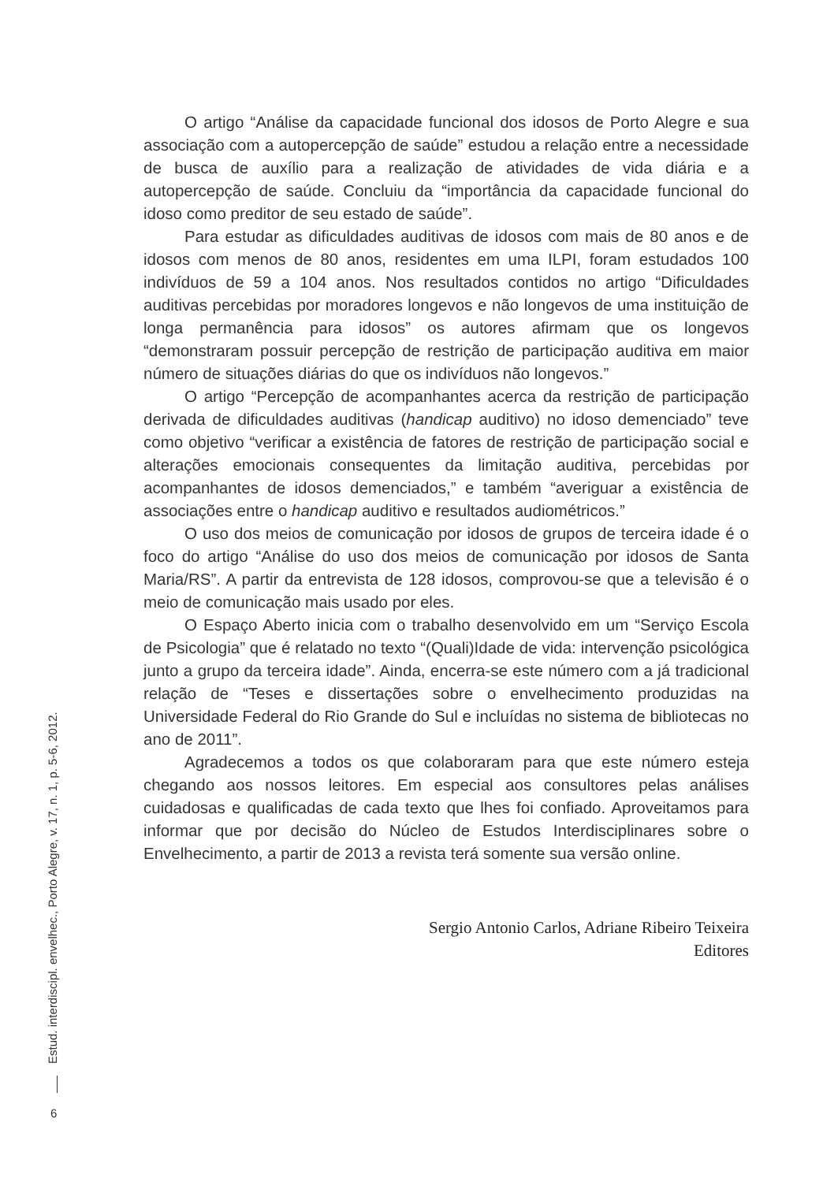O artigo “Análise da capacidade funcional dos idosos de Porto Alegre e sua associação com a autopercepção de saúde” estudou a relação entre a necessidade de busca de auxílio para a realização de atividades de vida diária e a autopercepção de saúde. Concluiu da “importância da capacidade funcional do idoso como preditor de seu estado de saúde”.
Para estudar as dificuldades auditivas de idosos com mais de 80 anos e de idosos com menos de 80 anos, residentes em uma ILPI, foram estudados 100 indivíduos de 59 a 104 anos. Nos resultados contidos no artigo “Dificuldades auditivas percebidas por moradores longevos e não longevos de uma instituição de longa permanência para idosos” os autores afirmam que os longevos “demonstraram possuir percepção de restrição de participação auditiva em maior número de situações diárias do que os indivíduos não longevos.”
O artigo “Percepção de acompanhantes acerca da restrição de participação derivada de dificuldades auditivas (handicap auditivo) no idoso demenciado” teve como objetivo “verificar a existência de fatores de restrição de participação social e alterações emocionais consequentes da limitação auditiva, percebidas por acompanhantes de idosos demenciados,” e também “averiguar a existência de associações entre o handicap auditivo e resultados audiométricos.”
O uso dos meios de comunicação por idosos de grupos de terceira idade é o foco do artigo “Análise do uso dos meios de comunicação por idosos de Santa Maria/RS”. A partir da entrevista de 128 idosos, comprovou-se que a televisão é o meio de comunicação mais usado por eles.
O Espaço Aberto inicia com o trabalho desenvolvido em um “Serviço Escola de Psicologia” que é relatado no texto “(Quali)Idade de vida: intervenção psicológica junto a grupo da terceira idade”. Ainda, encerra-se este número com a já tradicional relação de “Teses e dissertações sobre o envelhecimento produzidas na Universidade Federal do Rio Grande do Sul e incluídas no sistema de bibliotecas no ano de 2011”.
Agradecemos a todos os que colaboraram para que este número esteja chegando aos nossos leitores. Em especial aos consultores pelas análises cuidadosas e qualificadas de cada texto que lhes foi confiado. Aproveitamos para informar que por decisão do Núcleo de Estudos Interdisciplinares sobre o Envelhecimento, a partir de 2013 a revista terá somente sua versão online.
Sergio Antonio Carlos, Adriane Ribeiro Teixeira
Editores
Estud. interdiscipl. envelhec., Porto Alegre, v. 17, n. 1, p. 5-6, 2012.
6